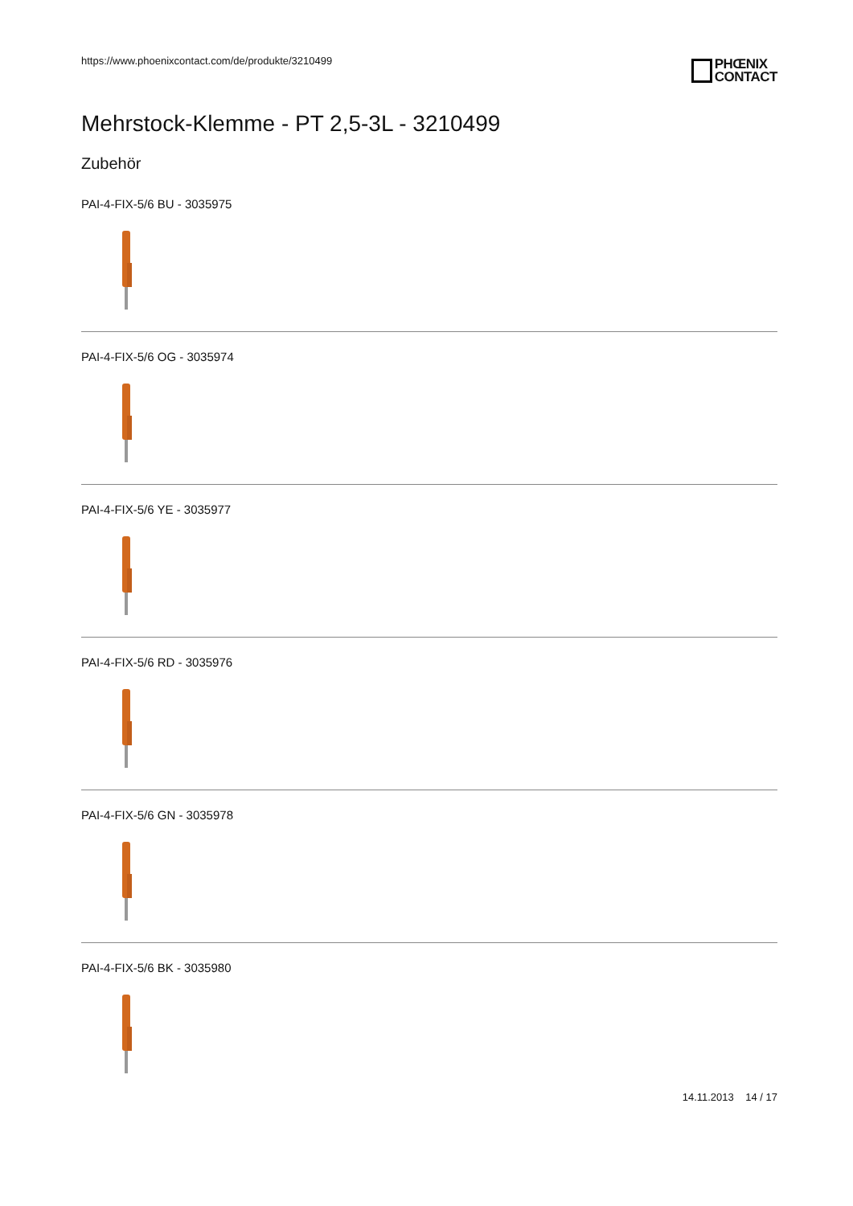https://www.phoenixcontact.com/de/produkte/3210499
PHŒNIX
CONTACT
Mehrstock-Klemme - PT 2,5-3L - 3210499
Zubehör
PAI-4-FIX-5/6 BU - 3035975
PAI-4-FIX-5/6 OG - 3035974
PAI-4-FIX-5/6 YE - 3035977
PAI-4-FIX-5/6 RD - 3035976
PAI-4-FIX-5/6 GN - 3035978
PAI-4-FIX-5/6 BK - 3035980
14.11.2013 14 / 17